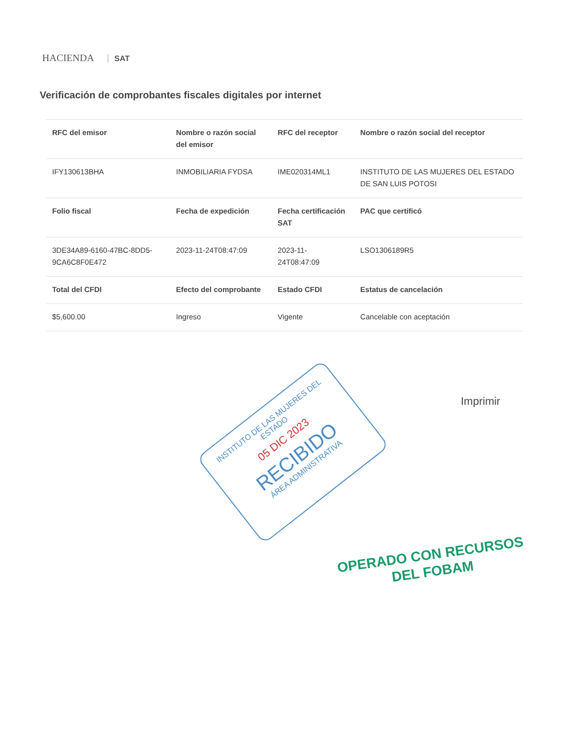HACIENDA SAT
Verificación de comprobantes fiscales digitales por internet
| RFC del emisor | Nombre o razón social del emisor | RFC del receptor | Nombre o razón social del receptor |
| --- | --- | --- | --- |
| IFY130613BHA | INMOBILIARIA FYDSA | IME020314ML1 | INSTITUTO DE LAS MUJERES DEL ESTADO DE SAN LUIS POTOSI |
| Folio fiscal | Fecha de expedición | Fecha certificación SAT | PAC que certificó |
| 3DE34A89-6160-47BC-8DD5-9CA6C8F0E472 | 2023-11-24T08:47:09 | 2023-11-24T08:47:09 | LSO1306189R5 |
| Total del CFDI | Efecto del comprobante | Estado CFDI | Estatus de cancelación |
| $5,600.00 | Ingreso | Vigente | Cancelable con aceptación |
Imprimir
INSTITUTO DE LAS MUJERES DEL ESTADO
05 DIC 2023
RECIBIDO
ÁREA ADMINISTRATIVA
OPERADO CON RECURSOS
DEL FOBAM